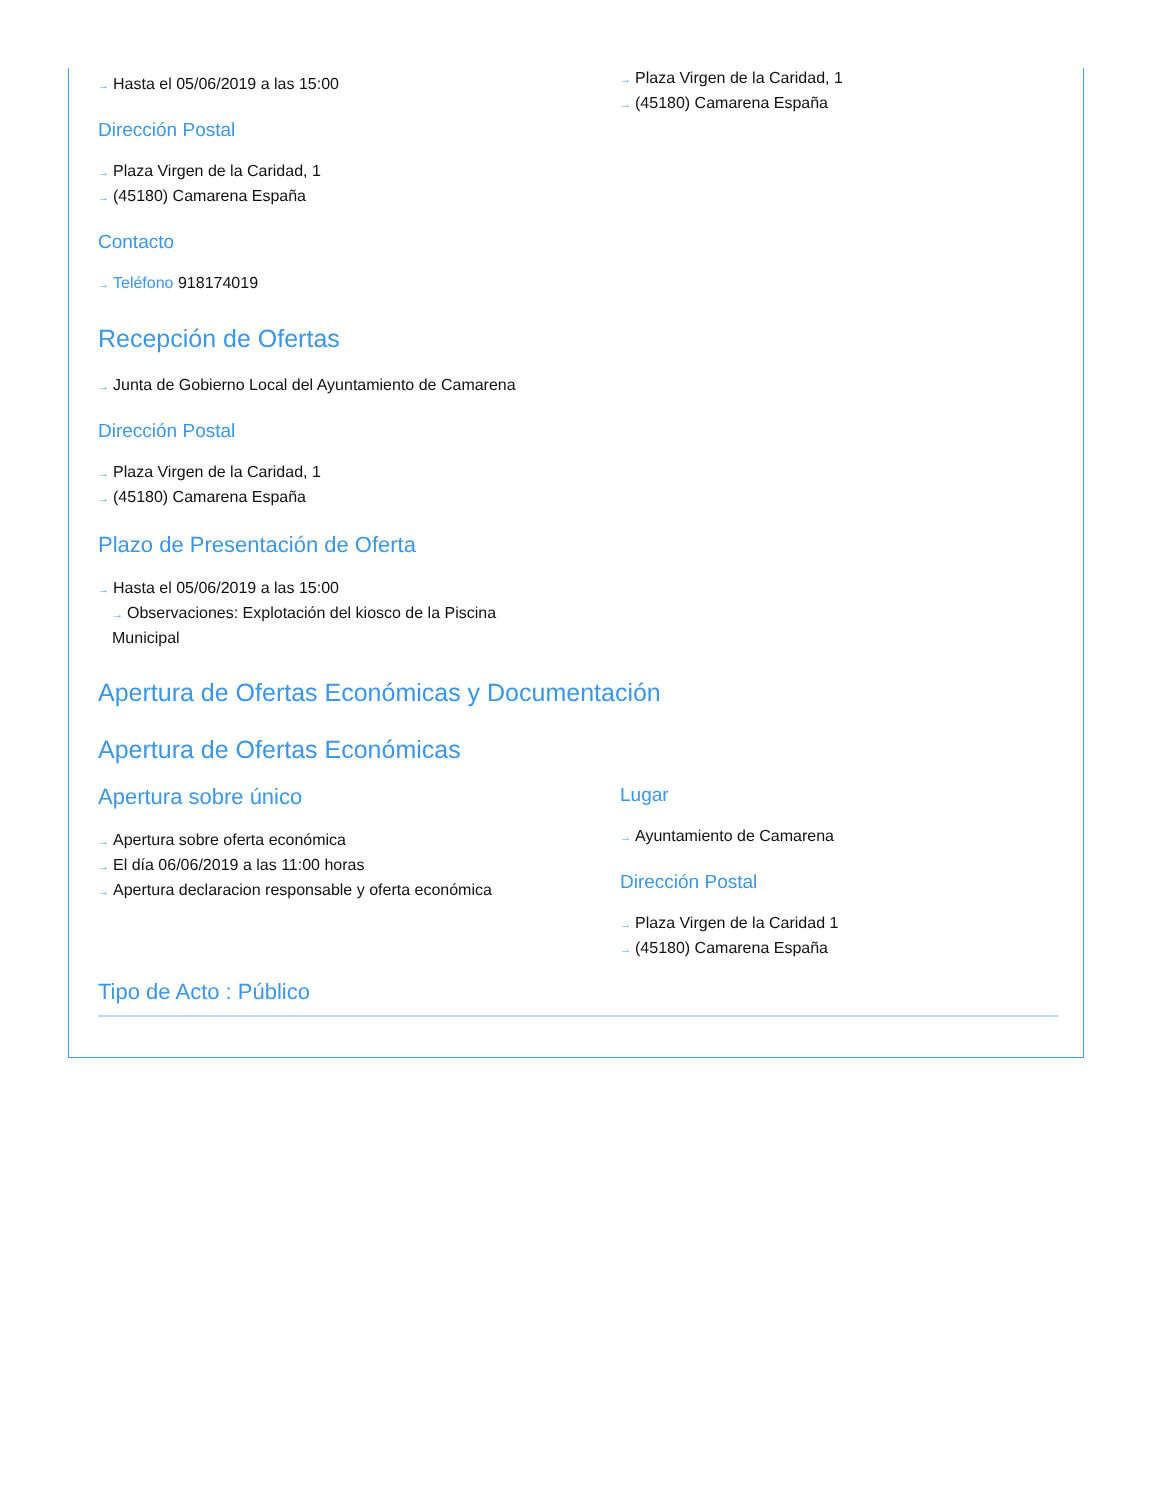→ Hasta el 05/06/2019 a las 15:00
Dirección Postal
→ Plaza Virgen de la Caridad, 1
→ (45180) Camarena España
Contacto
→ Teléfono 918174019
→ Plaza Virgen de la Caridad, 1
→ (45180) Camarena España
Recepción de Ofertas
→ Junta de Gobierno Local del Ayuntamiento de Camarena
Dirección Postal
→ Plaza Virgen de la Caridad, 1
→ (45180) Camarena España
Plazo de Presentación de Oferta
→ Hasta el 05/06/2019 a las 15:00
→ Observaciones: Explotación del kiosco de la Piscina Municipal
Apertura de Ofertas Económicas y Documentación
Apertura de Ofertas Económicas
Apertura sobre único
→ Apertura sobre oferta económica
→ El día 06/06/2019 a las 11:00 horas
→ Apertura declaracion responsable y oferta económica
Lugar
→ Ayuntamiento de Camarena
Dirección Postal
→ Plaza Virgen de la Caridad 1
→ (45180) Camarena España
Tipo de Acto : Público